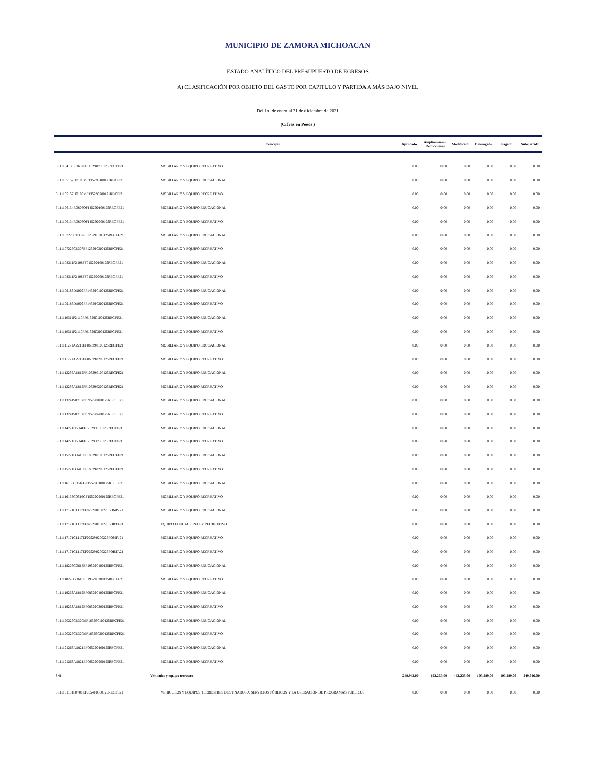MUNICIPIO DE ZAMORA MICHOACAN
ESTADO ANALÍTICO DEL PRESUPUESTO DE EGRESOS
A) CLASIFICACIÓN POR OBJETO DEL GASTO POR CAPITULO Y PARTIDA A MÁS BAJO NIVEL
Del 1o. de enero al 31 de diciembre de 2021
(Cifras en Pesos )
| | Concepto | Aprobado | Ampliaciones / Reducciones | Modificado | Devengado | Pagado | Subejercido |
| --- | --- | --- | --- | --- | --- | --- | --- |
| 3111104133R0602PF115290200125RECFE21 | MOBILIARIO Y EQUIPO RECREATIVO | 0.00 | 0.00 | 0.00 | 0.00 | 0.00 | 0.00 |
| 3111105152H0105MF135290100121RECFI21 | MOBILIARIO Y EQUIPO EDUCACIONAL | 0.00 | 0.00 | 0.00 | 0.00 | 0.00 | 0.00 |
| 3111105152H0105MF135290200121RECFI21 | MOBILIARIO Y EQUIPO RECREATIVO | 0.00 | 0.00 | 0.00 | 0.00 | 0.00 | 0.00 |
| 3111106134R0806OF145290100125RECFE21 | MOBILIARIO Y EQUIPO EDUCACIONAL | 0.00 | 0.00 | 0.00 | 0.00 | 0.00 | 0.00 |
| 3111106134R0806OF145290200125RECFE21 | MOBILIARIO Y EQUIPO RECREATIVO | 0.00 | 0.00 | 0.00 | 0.00 | 0.00 | 0.00 |
| 3111107226C1307EF125290100125RECFE21 | MOBILIARIO Y EQUIPO EDUCACIONAL | 0.00 | 0.00 | 0.00 | 0.00 | 0.00 | 0.00 |
| 3111107226C1307EF125290200125RECFE21 | MOBILIARIO Y EQUIPO RECREATIVO | 0.00 | 0.00 | 0.00 | 0.00 | 0.00 | 0.00 |
| 3111108311P2108FF015290100125RECFE21 | MOBILIARIO Y EQUIPO EDUCACIONAL | 0.00 | 0.00 | 0.00 | 0.00 | 0.00 | 0.00 |
| 3111108311P2108FF015290200125RECFE21 | MOBILIARIO Y EQUIPO RECREATIVO | 0.00 | 0.00 | 0.00 | 0.00 | 0.00 | 0.00 |
| 3111109183D1009FF145290100125RECFE21 | MOBILIARIO Y EQUIPO EDUCACIONAL | 0.00 | 0.00 | 0.00 | 0.00 | 0.00 | 0.00 |
| 3111109183D1009FF145290200125RECFE21 | MOBILIARIO Y EQUIPO RECREATIVO | 0.00 | 0.00 | 0.00 | 0.00 | 0.00 | 0.00 |
| 3111110311P2110FF015290100125RECFE21 | MOBILIARIO Y EQUIPO EDUCACIONAL | 0.00 | 0.00 | 0.00 | 0.00 | 0.00 | 0.00 |
| 3111110311P2110FF015290200125RECFE21 | MOBILIARIO Y EQUIPO RECREATIVO | 0.00 | 0.00 | 0.00 | 0.00 | 0.00 | 0.00 |
| 3111111271A2211EF065290100125RECFE21 | MOBILIARIO Y EQUIPO EDUCACIONAL | 0.00 | 0.00 | 0.00 | 0.00 | 0.00 | 0.00 |
| 3111111271A2211EF065290200125RECFE21 | MOBILIARIO Y EQUIPO RECREATIVO | 0.00 | 0.00 | 0.00 | 0.00 | 0.00 | 0.00 |
| 3111112256A1812FF105290100125RECFE21 | MOBILIARIO Y EQUIPO EDUCACIONAL | 0.00 | 0.00 | 0.00 | 0.00 | 0.00 | 0.00 |
| 3111112256A1812FF105290200125RECFE21 | MOBILIARIO Y EQUIPO RECREATIVO | 0.00 | 0.00 | 0.00 | 0.00 | 0.00 | 0.00 |
| 3111113241S0313FF095290100125RECFE21 | MOBILIARIO Y EQUIPO EDUCACIONAL | 0.00 | 0.00 | 0.00 | 0.00 | 0.00 | 0.00 |
| 3111113241S0313FF095290200125RECFE21 | MOBILIARIO Y EQUIPO RECREATIVO | 0.00 | 0.00 | 0.00 | 0.00 | 0.00 | 0.00 |
| 3111114221I1214EF175290100125RECFE21 | MOBILIARIO Y EQUIPO EDUCACIONAL | 0.00 | 0.00 | 0.00 | 0.00 | 0.00 | 0.00 |
| 3111114221I1214EF175290200125RECFE21 | MOBILIARIO Y EQUIPO RECREATIVO | 0.00 | 0.00 | 0.00 | 0.00 | 0.00 | 0.00 |
| 3111115221D0415PF185290100125RECFE21 | MOBILIARIO Y EQUIPO EDUCACIONAL | 0.00 | 0.00 | 0.00 | 0.00 | 0.00 | 0.00 |
| 3111115221D0415PF185290200125RECFE21 | MOBILIARIO Y EQUIPO RECREATIVO | 0.00 | 0.00 | 0.00 | 0.00 | 0.00 | 0.00 |
| 3111116135C0516GF155290100125RECFE21 | MOBILIARIO Y EQUIPO EDUCACIONAL | 0.00 | 0.00 | 0.00 | 0.00 | 0.00 | 0.00 |
| 3111116135C0516GF155290200125RECFE21 | MOBILIARIO Y EQUIPO RECREATIVO | 0.00 | 0.00 | 0.00 | 0.00 | 0.00 | 0.00 |
| 3111117171C1117EF025290100225FONIV21 | MOBILIARIO Y EQUIPO EDUCACIONAL | 0.00 | 0.00 | 0.00 | 0.00 | 0.00 | 0.00 |
| 3111117171C1117EF025290100225FORTA21 | EQUIPO EDUCACIONAL Y RECREATIVO | 0.00 | 0.00 | 0.00 | 0.00 | 0.00 | 0.00 |
| 3111117171C1117EF025290200225FONIV21 | MOBILIARIO Y EQUIPO RECREATIVO | 0.00 | 0.00 | 0.00 | 0.00 | 0.00 | 0.00 |
| 3111117171C1117EF025290200225FORTA21 | MOBILIARIO Y EQUIPO RECREATIVO | 0.00 | 0.00 | 0.00 | 0.00 | 0.00 | 0.00 |
| 3111118226G0618EF195290100125RECFE21 | MOBILIARIO Y EQUIPO EDUCACIONAL | 0.00 | 0.00 | 0.00 | 0.00 | 0.00 | 0.00 |
| 3111118226G0618EF195290200125RECFE21 | MOBILIARIO Y EQUIPO RECREATIVO | 0.00 | 0.00 | 0.00 | 0.00 | 0.00 | 0.00 |
| 3111119263A1819EF085290100125RECFE21 | MOBILIARIO Y EQUIPO EDUCACIONAL | 0.00 | 0.00 | 0.00 | 0.00 | 0.00 | 0.00 |
| 3111119263A1819EF085290200125RECFE21 | MOBILIARIO Y EQUIPO RECREATIVO | 0.00 | 0.00 | 0.00 | 0.00 | 0.00 | 0.00 |
| 3111120226C1320MF165290100125RECFE21 | MOBILIARIO Y EQUIPO EDUCACIONAL | 0.00 | 0.00 | 0.00 | 0.00 | 0.00 | 0.00 |
| 3111120226C1320MF165290200125RECFE21 | MOBILIARIO Y EQUIPO RECREATIVO | 0.00 | 0.00 | 0.00 | 0.00 | 0.00 | 0.00 |
| 3111121263A1821EF065290100125RECFE21 | MOBILIARIO Y EQUIPO EDUCACIONAL | 0.00 | 0.00 | 0.00 | 0.00 | 0.00 | 0.00 |
| 3111121263A1821EF065290200125RECFE21 | MOBILIARIO Y EQUIPO RECREATIVO | 0.00 | 0.00 | 0.00 | 0.00 | 0.00 | 0.00 |
| 541 | Vehiculos y equipo terrestre | 249,942.00 | 193,293.00 | 443,235.00 | 193,289.00 | 193,289.00 | 249,946.00 |
| 3111101131F0701EF055410300125RECFE21 | VEHICULOS Y EQUIPOS TERRESTRES DESTINADOS A SERVICIOS PÚBLICOS Y LA OPERACIÓN DE PROGRAMAS PÚBLICOS | 0.00 | 0.00 | 0.00 | 0.00 | 0.00 | 0.00 |